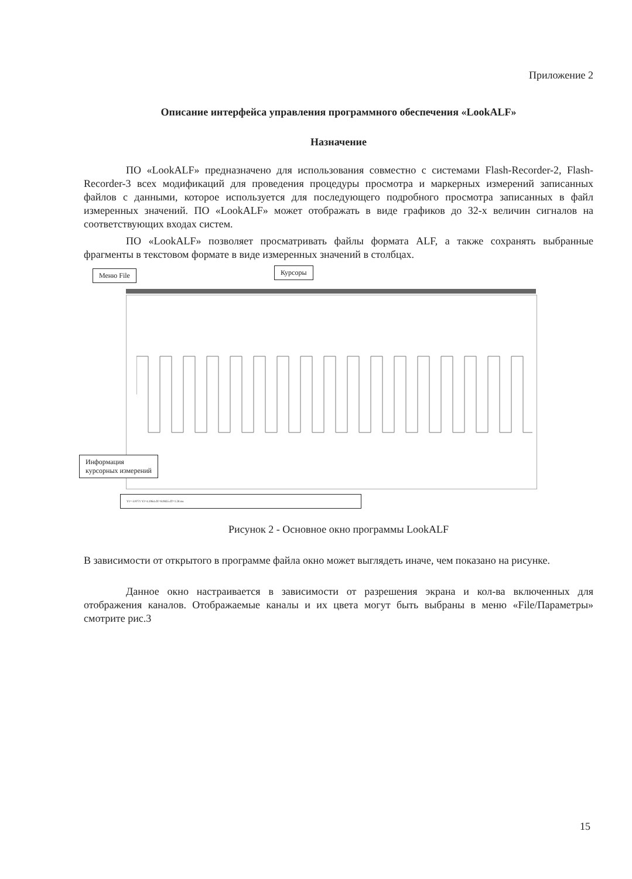Приложение 2
Описание интерфейса управления программного обеспечения «LookALF»
Назначение
ПО «LookALF» предназначено для использования совместно с системами Flash-Recorder-2, Flash-Recorder-3 всех модификаций для проведения процедуры просмотра и маркерных измерений записанных файлов с данными, которое используется для последующего подробного просмотра записанных в файл измеренных значений. ПО «LookALF» может отображать в виде графиков до 32-х величин сигналов на соответствующих входах систем.
ПО «LookALF» позволяет просматривать файлы формата ALF, а также сохранять выбранные фрагменты в текстовом формате в виде измеренных значений в столбцах.
Меню File Курсоры
Информация
курсорных измерений
Y1=-3.9771 Y2=4.1064 dY=8.0835 dT=1.28 ms
Рисунок 2 - Основное окно программы LookALF
В зависимости от открытого в программе файла окно может выглядеть иначе, чем показано на рисунке.
Данное окно настраивается в зависимости от разрешения экрана и кол-ва включенных для отображения каналов. Отображаемые каналы и их цвета могут быть выбраны в меню «File/Параметры» смотрите рис.3
15